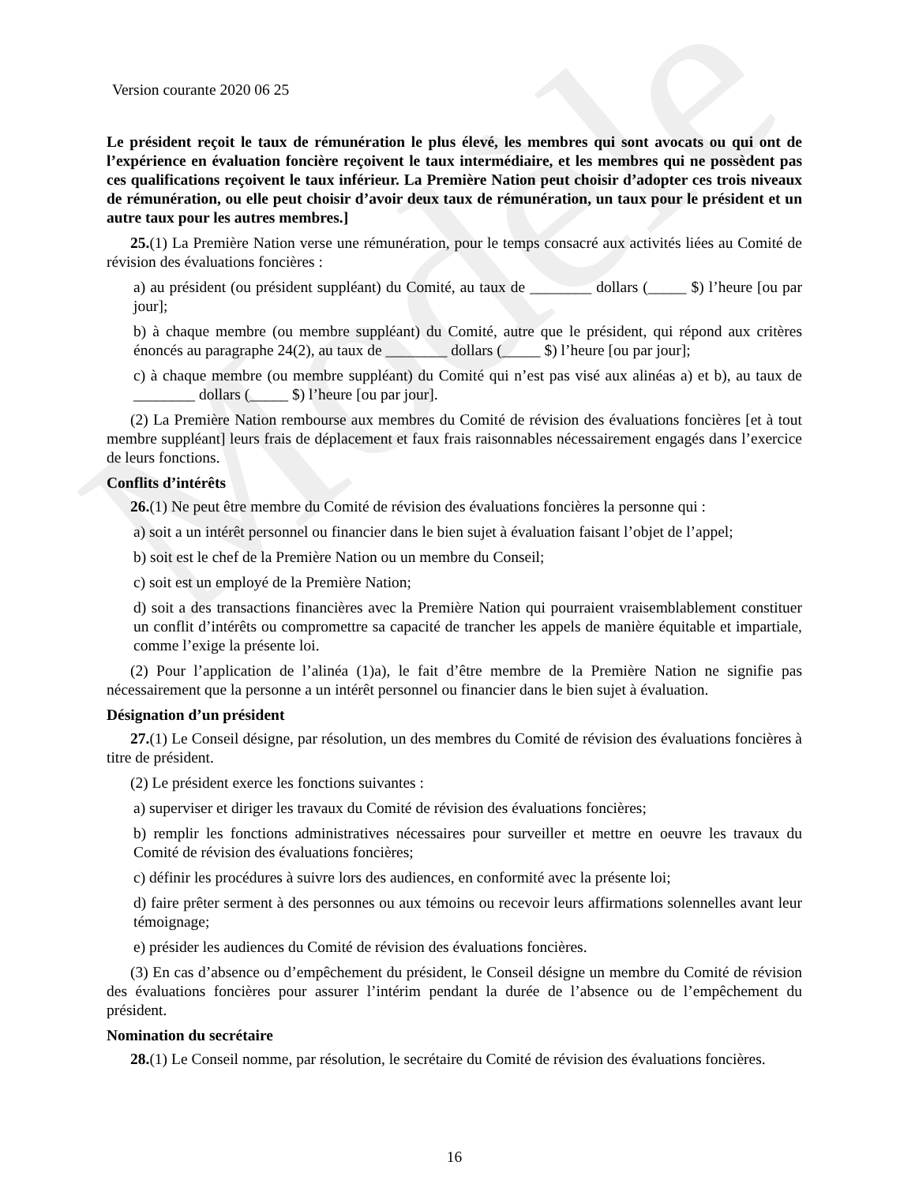Modèle
Version courante 2020 06 25
Le président reçoit le taux de rémunération le plus élevé, les membres qui sont avocats ou qui ont de l’expérience en évaluation foncière reçoivent le taux intermédiaire, et les membres qui ne possèdent pas ces qualifications reçoivent le taux inférieur. La Première Nation peut choisir d’adopter ces trois niveaux de rémunération, ou elle peut choisir d’avoir deux taux de rémunération, un taux pour le président et un autre taux pour les autres membres.]
25.(1) La Première Nation verse une rémunération, pour le temps consacré aux activités liées au Comité de révision des évaluations foncières :
a) au président (ou président suppléant) du Comité, au taux de ________ dollars (_____ $) l’heure [ou par jour];
b) à chaque membre (ou membre suppléant) du Comité, autre que le président, qui répond aux critères énoncés au paragraphe 24(2), au taux de ________ dollars (_____ $) l’heure [ou par jour];
c) à chaque membre (ou membre suppléant) du Comité qui n’est pas visé aux alinéas a) et b), au taux de ________ dollars (_____ $) l’heure [ou par jour].
(2) La Première Nation rembourse aux membres du Comité de révision des évaluations foncières [et à tout membre suppléant] leurs frais de déplacement et faux frais raisonnables nécessairement engagés dans l’exercice de leurs fonctions.
Conflits d’intérêts
26.(1) Ne peut être membre du Comité de révision des évaluations foncières la personne qui :
a) soit a un intérêt personnel ou financier dans le bien sujet à évaluation faisant l’objet de l’appel;
b) soit est le chef de la Première Nation ou un membre du Conseil;
c) soit est un employé de la Première Nation;
d) soit a des transactions financières avec la Première Nation qui pourraient vraisemblablement constituer un conflit d’intérêts ou compromettre sa capacité de trancher les appels de manière équitable et impartiale, comme l’exige la présente loi.
(2) Pour l’application de l’alinéa (1)a), le fait d’être membre de la Première Nation ne signifie pas nécessairement que la personne a un intérêt personnel ou financier dans le bien sujet à évaluation.
Désignation d’un président
27.(1) Le Conseil désigne, par résolution, un des membres du Comité de révision des évaluations foncières à titre de président.
(2) Le président exerce les fonctions suivantes :
a) superviser et diriger les travaux du Comité de révision des évaluations foncières;
b) remplir les fonctions administratives nécessaires pour surveiller et mettre en oeuvre les travaux du Comité de révision des évaluations foncières;
c) définir les procédures à suivre lors des audiences, en conformité avec la présente loi;
d) faire prêter serment à des personnes ou aux témoins ou recevoir leurs affirmations solennelles avant leur témoignage;
e) présider les audiences du Comité de révision des évaluations foncières.
(3) En cas d’absence ou d’empêchement du président, le Conseil désigne un membre du Comité de révision des évaluations foncières pour assurer l’intérim pendant la durée de l’absence ou de l’empêchement du président.
Nomination du secrétaire
28.(1) Le Conseil nomme, par résolution, le secrétaire du Comité de révision des évaluations foncières.
16